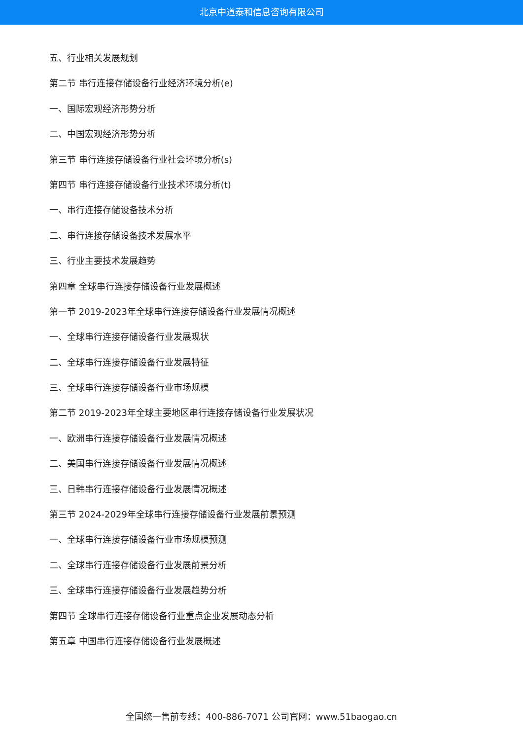北京中道泰和信息咨询有限公司
五、行业相关发展规划
第二节 串行连接存储设备行业经济环境分析(e)
一、国际宏观经济形势分析
二、中国宏观经济形势分析
第三节 串行连接存储设备行业社会环境分析(s)
第四节 串行连接存储设备行业技术环境分析(t)
一、串行连接存储设备技术分析
二、串行连接存储设备技术发展水平
三、行业主要技术发展趋势
第四章 全球串行连接存储设备行业发展概述
第一节 2019-2023年全球串行连接存储设备行业发展情况概述
一、全球串行连接存储设备行业发展现状
二、全球串行连接存储设备行业发展特征
三、全球串行连接存储设备行业市场规模
第二节 2019-2023年全球主要地区串行连接存储设备行业发展状况
一、欧洲串行连接存储设备行业发展情况概述
二、美国串行连接存储设备行业发展情况概述
三、日韩串行连接存储设备行业发展情况概述
第三节 2024-2029年全球串行连接存储设备行业发展前景预测
一、全球串行连接存储设备行业市场规模预测
二、全球串行连接存储设备行业发展前景分析
三、全球串行连接存储设备行业发展趋势分析
第四节 全球串行连接存储设备行业重点企业发展动态分析
第五章 中国串行连接存储设备行业发展概述
全国统一售前专线：400-886-7071 公司官网：www.51baogao.cn